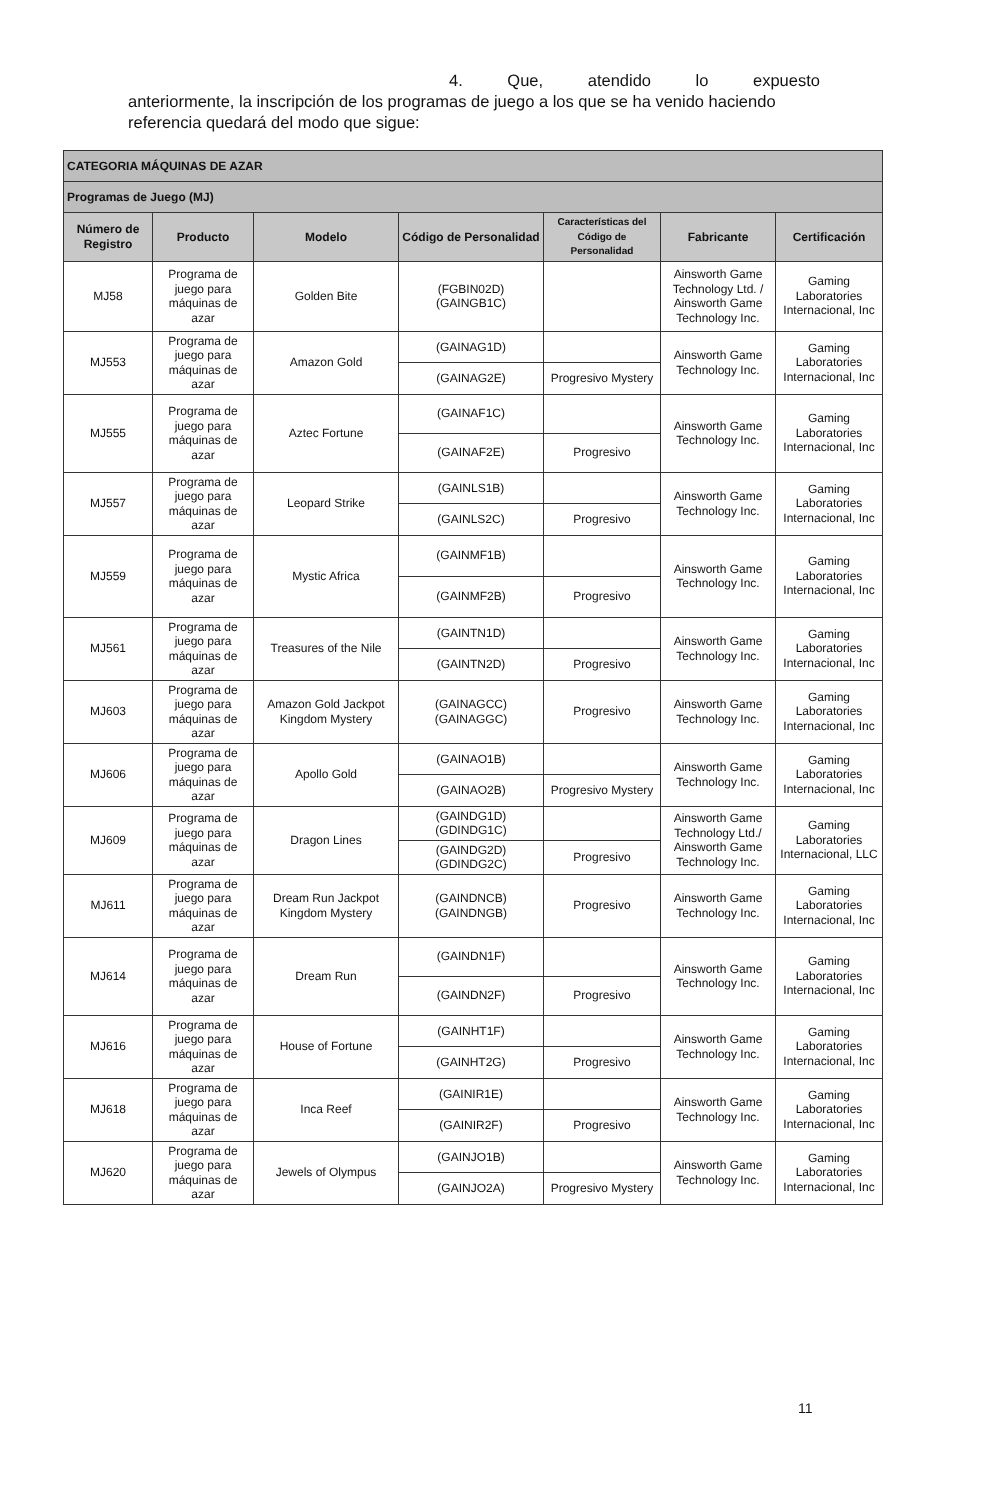4. Que, atendido lo expuesto
anteriormente, la inscripción de los programas de juego a los que se ha venido haciendo referencia quedará del modo que sigue:
| CATEGORIA MÁQUINAS DE AZAR | | | | | | |
| --- | --- | --- | --- | --- | --- | --- |
| Programas de Juego (MJ) | | | | | | |
| Número de Registro | Producto | Modelo | Código de Personalidad | Características del Código de Personalidad | Fabricante | Certificación |
| MJ58 | Programa de juego para máquinas de azar | Golden Bite | (FGBIN02D) (GAINGB1C) | | Ainsworth Game Technology Ltd. / Ainsworth Game Technology Inc. | Gaming Laboratories Internacional, Inc |
| MJ553 | Programa de juego para máquinas de azar | Amazon Gold | (GAINAG1D) | | Ainsworth Game Technology Inc. | Gaming Laboratories Internacional, Inc |
| | | | (GAINAG2E) | Progresivo Mystery | | |
| MJ555 | Programa de juego para máquinas de azar | Aztec Fortune | (GAINAF1C) | | Ainsworth Game Technology Inc. | Gaming Laboratories Internacional, Inc |
| | | | (GAINAF2E) | Progresivo | | |
| MJ557 | Programa de juego para máquinas de azar | Leopard Strike | (GAINLS1B) | | Ainsworth Game Technology Inc. | Gaming Laboratories Internacional, Inc |
| | | | (GAINLS2C) | Progresivo | | |
| MJ559 | Programa de juego para máquinas de azar | Mystic Africa | (GAINMF1B) | | Ainsworth Game Technology Inc. | Gaming Laboratories Internacional, Inc |
| | | | (GAINMF2B) | Progresivo | | |
| MJ561 | Programa de juego para máquinas de azar | Treasures of the Nile | (GAINTN1D) | | Ainsworth Game Technology Inc. | Gaming Laboratories Internacional, Inc |
| | | | (GAINTN2D) | Progresivo | | |
| MJ603 | Programa de juego para máquinas de azar | Amazon Gold Jackpot Kingdom Mystery | (GAINAGCC) (GAINAGGC) | Progresivo | Ainsworth Game Technology Inc. | Gaming Laboratories Internacional, Inc |
| MJ606 | Programa de juego para máquinas de azar | Apollo Gold | (GAINAO1B) | | Ainsworth Game Technology Inc. | Gaming Laboratories Internacional, Inc |
| | | | (GAINAO2B) | Progresivo Mystery | | |
| MJ609 | Programa de juego para máquinas de azar | Dragon Lines | (GAINDG1D) (GDINDG1C) | | Ainsworth Game Technology Ltd./ Ainsworth Game Technology Inc. | Gaming Laboratories Internacional, LLC |
| | | | (GAINDG2D) (GDINDG2C) | Progresivo | | |
| MJ611 | Programa de juego para máquinas de azar | Dream Run Jackpot Kingdom Mystery | (GAINDNCB) (GAINDNGB) | Progresivo | Ainsworth Game Technology Inc. | Gaming Laboratories Internacional, Inc |
| MJ614 | Programa de juego para máquinas de azar | Dream Run | (GAINDN1F) | | Ainsworth Game Technology Inc. | Gaming Laboratories Internacional, Inc |
| | | | (GAINDN2F) | Progresivo | | |
| MJ616 | Programa de juego para máquinas de azar | House of Fortune | (GAINHT1F) | | Ainsworth Game Technology Inc. | Gaming Laboratories Internacional, Inc |
| | | | (GAINHT2G) | Progresivo | | |
| MJ618 | Programa de juego para máquinas de azar | Inca Reef | (GAINIR1E) | | Ainsworth Game Technology Inc. | Gaming Laboratories Internacional, Inc |
| | | | (GAINIR2F) | Progresivo | | |
| MJ620 | Programa de juego para máquinas de azar | Jewels of Olympus | (GAINJO1B) | | Ainsworth Game Technology Inc. | Gaming Laboratories Internacional, Inc |
| | | | (GAINJO2A) | Progresivo Mystery | | |
11